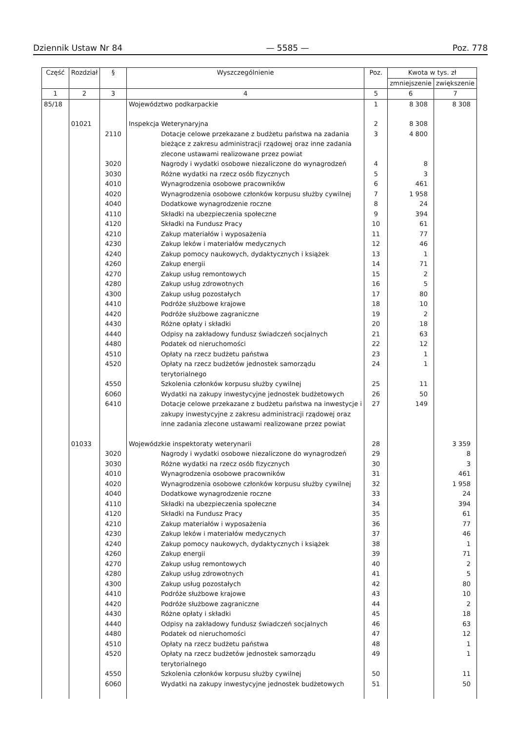Dziennik Ustaw Nr 84 — 5585 — Poz. 778
| Część | Rozdział | § | Wyszczególnienie | Poz. | Kwota w tys. zł | |
| --- | --- | --- | --- | --- | --- | --- |
| | | | | | zmniejszenie | zwiększenie |
| 1 | 2 | 3 | 4 | 5 | 6 | 7 |
| 85/18 | | | Województwo podkarpackie | 1 | 8 308 | 8 308 |
| | 01021 | | Inspekcja Weterynaryjna | 2 | 8 308 | |
| | | 2110 | Dotacje celowe przekazane z budżetu państwa na zadania bieżące z zakresu administracji rządowej oraz inne zadania zlecone ustawami realizowane przez powiat | 3 | 4 800 | |
| | | 3020 | Nagrody i wydatki osobowe niezaliczone do wynagrodzeń | 4 | 8 | |
| | | 3030 | Różne wydatki na rzecz osób fizycznych | 5 | 3 | |
| | | 4010 | Wynagrodzenia osobowe pracowników | 6 | 461 | |
| | | 4020 | Wynagrodzenia osobowe członków korpusu służby cywilnej | 7 | 1 958 | |
| | | 4040 | Dodatkowe wynagrodzenie roczne | 8 | 24 | |
| | | 4110 | Składki na ubezpieczenia społeczne | 9 | 394 | |
| | | 4120 | Składki na Fundusz Pracy | 10 | 61 | |
| | | 4210 | Zakup materiałów i wyposażenia | 11 | 77 | |
| | | 4230 | Zakup leków i materiałów medycznych | 12 | 46 | |
| | | 4240 | Zakup pomocy naukowych, dydaktycznych i książek | 13 | 1 | |
| | | 4260 | Zakup energii | 14 | 71 | |
| | | 4270 | Zakup usług remontowych | 15 | 2 | |
| | | 4280 | Zakup usług zdrowotnych | 16 | 5 | |
| | | 4300 | Zakup usług pozostałych | 17 | 80 | |
| | | 4410 | Podróże służbowe krajowe | 18 | 10 | |
| | | 4420 | Podróże służbowe zagraniczne | 19 | 2 | |
| | | 4430 | Różne opłaty i składki | 20 | 18 | |
| | | 4440 | Odpisy na zakładowy fundusz świadczeń socjalnych | 21 | 63 | |
| | | 4480 | Podatek od nieruchomości | 22 | 12 | |
| | | 4510 | Opłaty na rzecz budżetu państwa | 23 | 1 | |
| | | 4520 | Opłaty na rzecz budżetów jednostek samorządu terytorialnego | 24 | 1 | |
| | | 4550 | Szkolenia członków korpusu służby cywilnej | 25 | 11 | |
| | | 6060 | Wydatki na zakupy inwestycyjne jednostek budżetowych | 26 | 50 | |
| | | 6410 | Dotacje celowe przekazane z budżetu państwa na inwestycje i zakupy inwestycyjne z zakresu administracji rządowej oraz inne zadania zlecone ustawami realizowane przez powiat | 27 | 149 | |
| | 01033 | | Wojewódzkie inspektoraty weterynarii | 28 | | 3 359 |
| | | 3020 | Nagrody i wydatki osobowe niezaliczone do wynagrodzeń | 29 | | 8 |
| | | 3030 | Różne wydatki na rzecz osób fizycznych | 30 | | 3 |
| | | 4010 | Wynagrodzenia osobowe pracowników | 31 | | 461 |
| | | 4020 | Wynagrodzenia osobowe członków korpusu służby cywilnej | 32 | | 1 958 |
| | | 4040 | Dodatkowe wynagrodzenie roczne | 33 | | 24 |
| | | 4110 | Składki na ubezpieczenia społeczne | 34 | | 394 |
| | | 4120 | Składki na Fundusz Pracy | 35 | | 61 |
| | | 4210 | Zakup materiałów i wyposażenia | 36 | | 77 |
| | | 4230 | Zakup leków i materiałów medycznych | 37 | | 46 |
| | | 4240 | Zakup pomocy naukowych, dydaktycznych i książek | 38 | | 1 |
| | | 4260 | Zakup energii | 39 | | 71 |
| | | 4270 | Zakup usług remontowych | 40 | | 2 |
| | | 4280 | Zakup usług zdrowotnych | 41 | | 5 |
| | | 4300 | Zakup usług pozostałych | 42 | | 80 |
| | | 4410 | Podróże służbowe krajowe | 43 | | 10 |
| | | 4420 | Podróże służbowe zagraniczne | 44 | | 2 |
| | | 4430 | Różne opłaty i składki | 45 | | 18 |
| | | 4440 | Odpisy na zakładowy fundusz świadczeń socjalnych | 46 | | 63 |
| | | 4480 | Podatek od nieruchomości | 47 | | 12 |
| | | 4510 | Opłaty na rzecz budżetu państwa | 48 | | 1 |
| | | 4520 | Opłaty na rzecz budżetów jednostek samorządu terytorialnego | 49 | | 1 |
| | | 4550 | Szkolenia członków korpusu służby cywilnej | 50 | | 11 |
| | | 6060 | Wydatki na zakupy inwestycyjne jednostek budżetowych | 51 | | 50 |